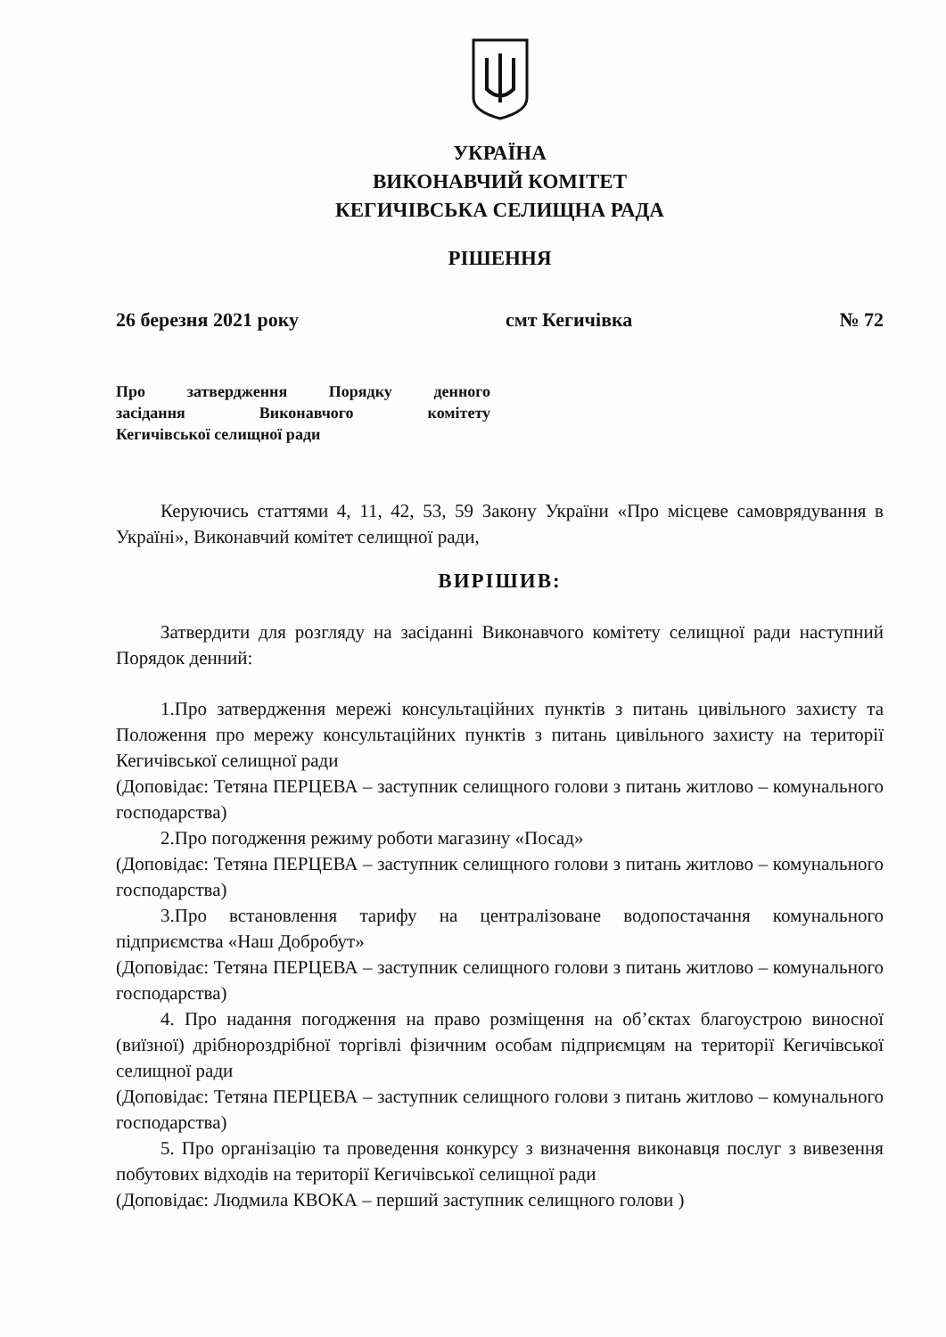УКРАЇНА
ВИКОНАВЧИЙ КОМІТЕТ
КЕГИЧІВСЬКА СЕЛИЩНА РАДА
РІШЕННЯ
26 березня 2021 року смт Кегичівка № 72
Про затвердження Порядку денного
засідання Виконавчого комітету
Кегичівської селищної ради
Керуючись статтями 4, 11, 42, 53, 59 Закону України «Про місцеве самоврядування в Україні», Виконавчий комітет селищної ради,
ВИРІШИВ:
Затвердити для розгляду на засіданні Виконавчого комітету селищної ради наступний Порядок денний:
1.Про затвердження мережі консультаційних пунктів з питань цивільного захисту та Положення про мережу консультаційних пунктів з питань цивільного захисту на території Кегичівської селищної ради
(Доповідає: Тетяна ПЕРЦЕВА – заступник селищного голови з питань житлово – комунального господарства)
2.Про погодження режиму роботи магазину «Посад»
(Доповідає: Тетяна ПЕРЦЕВА – заступник селищного голови з питань житлово – комунального господарства)
3.Про встановлення тарифу на централізоване водопостачання комунального підприємства «Наш Добробут»
(Доповідає: Тетяна ПЕРЦЕВА – заступник селищного голови з питань житлово – комунального господарства)
4. Про надання погодження на право розміщення на об’єктах благоустрою виносної (виїзної) дрібнороздрібної торгівлі фізичним особам підприємцям на території Кегичівської селищної ради
(Доповідає: Тетяна ПЕРЦЕВА – заступник селищного голови з питань житлово – комунального господарства)
5. Про організацію та проведення конкурсу з визначення виконавця послуг з вивезення побутових відходів на території Кегичівської селищної ради
(Доповідає: Людмила КВОКА – перший заступник селищного голови )